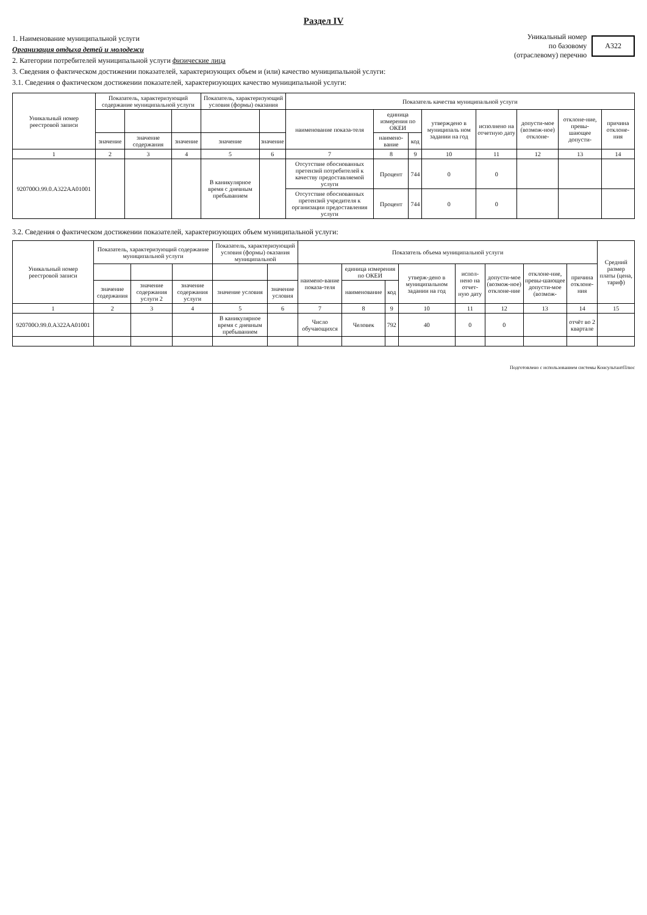Раздел IV
1. Наименование муниципальной услуги
Организация отдыха детей и молодежи
2. Категории потребителей муниципальной услуги физические лица
3. Сведения о фактическом достижении показателей, характеризующих объем и (или) качество муниципальной услуги:
3.1. Сведения о фактическом достижении показателей, характеризующих качество муниципальной услуги:
Уникальный номер
по базовому
(отраслевому) перечню
А322
| Уникальный номер реестровой записи | Показатель, характеризующий содержание муниципальной услуги | | | Показатель, характеризующий условия (формы) оказания | | Показатель качества муниципальной услуги | | | | | | | |
| --- | --- | --- | --- | --- | --- | --- | --- | --- | --- | --- | --- | --- | --- |
| | | | | | | наименование показа-теля | единица измерения по ОКЕИ | | утверждено в муниципаль ном задании на год | исполнено на отчетную дату | допусти-мое (возмож-ное) отклоне- | отклоне-ние, превы-шающее допусти- | причина отклоне-ния |
| | значение | значение содержания | значение | значение | значение | | наимено-вание | код | | | | | |
| 1 | 2 | 3 | 4 | 5 | 6 | 7 | 8 | 9 | 10 | 11 | 12 | 13 | 14 |
| 920700О.99.0.А322АА01001 | | | | В каникулярное время с дневным пребыванием | | Отсутствие обоснованных претензий потребителей к качеству предоставляемой услуги | Процент | 744 | 0 | 0 | | | |
| | | | | | | Отсутствие обоснованных претензий учредителя к организации предоставления услуги | Процент | 744 | 0 | 0 | | | |
3.2. Сведения о фактическом достижении показателей, характеризующих объем муниципальной услуги:
| Уникальный номер реестровой записи | Показатель, характеризующий содержание муниципальной услуги | | | Показатель, характеризующий условия (формы) оказания муниципальной | | Показатель объема муниципальной услуги | | | | | | | | Средний размер платы (цена, тариф) |
| --- | --- | --- | --- | --- | --- | --- | --- | --- | --- | --- | --- | --- | --- | --- |
| | | | | | | наимено-вание показа-теля | единица измерения по ОКЕИ | | утверж-дено в муниципальном задании на год | испол-нено на отчет-ную дату | допусти-мое (возмож-ное) отклоне-ние | отклоне-ние, превы-шающее допусти-мое (возмож- | причина отклоне-ния | |
| | значение содержания | значение содержания услуги 2 | значение содержания услуги | значение условия | значение условия | | наименование | код | | | | | | |
| 1 | 2 | 3 | 4 | 5 | 6 | 7 | 8 | 9 | 10 | 11 | 12 | 13 | 14 | 15 |
| 920700О.99.0.А322АА01001 | | | | В каникулярное время с дневным пребыванием | | Число обучающихся | Человек | 792 | 40 | 0 | 0 | | отчёт во 2 квартале | |
Подготовлено с использованием системы КонсультантПлюс